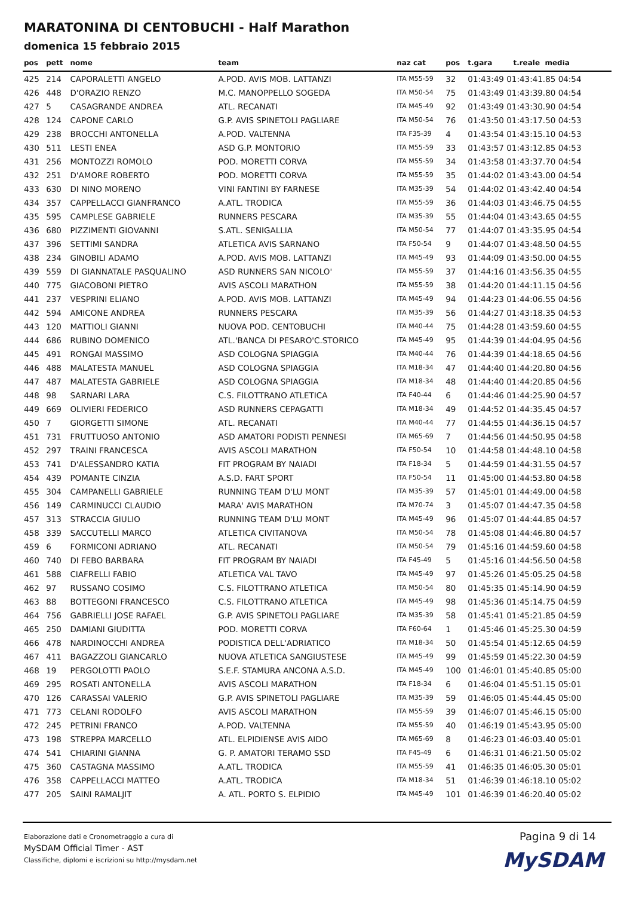MARATONINA DI CENTOBUCHI - Half Marathon
domenica 15 febbraio 2015
| pos | pett | nome | team | naz cat | pos | t.gara | t.reale media |
| --- | --- | --- | --- | --- | --- | --- | --- |
| 425 | 214 | CAPORALETTI ANGELO | A.POD. AVIS MOB. LATTANZI | ITA M55-59 | 32 | 01:43:49 01:43:41.85 04:54 | |
| 426 | 448 | D'ORAZIO RENZO | M.C. MANOPPELLO SOGEDA | ITA M50-54 | 75 | 01:43:49 01:43:39.80 04:54 | |
| 427 | 5 | CASAGRANDE ANDREA | ATL. RECANATI | ITA M45-49 | 92 | 01:43:49 01:43:30.90 04:54 | |
| 428 | 124 | CAPONE CARLO | G.P. AVIS SPINETOLI PAGLIARE | ITA M50-54 | 76 | 01:43:50 01:43:17.50 04:53 | |
| 429 | 238 | BROCCHI ANTONELLA | A.POD. VALTENNA | ITA F35-39 | 4 | 01:43:54 01:43:15.10 04:53 | |
| 430 | 511 | LESTI ENEA | ASD G.P. MONTORIO | ITA M55-59 | 33 | 01:43:57 01:43:12.85 04:53 | |
| 431 | 256 | MONTOZZI ROMOLO | POD. MORETTI CORVA | ITA M55-59 | 34 | 01:43:58 01:43:37.70 04:54 | |
| 432 | 251 | D'AMORE ROBERTO | POD. MORETTI CORVA | ITA M55-59 | 35 | 01:44:02 01:43:43.00 04:54 | |
| 433 | 630 | DI NINO MORENO | VINI FANTINI BY FARNESE | ITA M35-39 | 54 | 01:44:02 01:43:42.40 04:54 | |
| 434 | 357 | CAPPELLACCI GIANFRANCO | A.ATL. TRODICA | ITA M55-59 | 36 | 01:44:03 01:43:46.75 04:55 | |
| 435 | 595 | CAMPLESE GABRIELE | RUNNERS PESCARA | ITA M35-39 | 55 | 01:44:04 01:43:43.65 04:55 | |
| 436 | 680 | PIZZIMENTI GIOVANNI | S.ATL. SENIGALLIA | ITA M50-54 | 77 | 01:44:07 01:43:35.95 04:54 | |
| 437 | 396 | SETTIMI SANDRA | ATLETICA AVIS SARNANO | ITA F50-54 | 9 | 01:44:07 01:43:48.50 04:55 | |
| 438 | 234 | GINOBILI ADAMO | A.POD. AVIS MOB. LATTANZI | ITA M45-49 | 93 | 01:44:09 01:43:50.00 04:55 | |
| 439 | 559 | DI GIANNATALE PASQUALINO | ASD RUNNERS SAN NICOLO' | ITA M55-59 | 37 | 01:44:16 01:43:56.35 04:55 | |
| 440 | 775 | GIACOBONI PIETRO | AVIS ASCOLI MARATHON | ITA M55-59 | 38 | 01:44:20 01:44:11.15 04:56 | |
| 441 | 237 | VESPRINI ELIANO | A.POD. AVIS MOB. LATTANZI | ITA M45-49 | 94 | 01:44:23 01:44:06.55 04:56 | |
| 442 | 594 | AMICONE ANDREA | RUNNERS PESCARA | ITA M35-39 | 56 | 01:44:27 01:43:18.35 04:53 | |
| 443 | 120 | MATTIOLI GIANNI | NUOVA POD. CENTOBUCHI | ITA M40-44 | 75 | 01:44:28 01:43:59.60 04:55 | |
| 444 | 686 | RUBINO DOMENICO | ATL.'BANCA DI PESARO'C.STORICO | ITA M45-49 | 95 | 01:44:39 01:44:04.95 04:56 | |
| 445 | 491 | RONGAI MASSIMO | ASD COLOGNA SPIAGGIA | ITA M40-44 | 76 | 01:44:39 01:44:18.65 04:56 | |
| 446 | 488 | MALATESTA MANUEL | ASD COLOGNA SPIAGGIA | ITA M18-34 | 47 | 01:44:40 01:44:20.80 04:56 | |
| 447 | 487 | MALATESTA GABRIELE | ASD COLOGNA SPIAGGIA | ITA M18-34 | 48 | 01:44:40 01:44:20.85 04:56 | |
| 448 | 98 | SARNARI LARA | C.S. FILOTTRANO ATLETICA | ITA F40-44 | 6 | 01:44:46 01:44:25.90 04:57 | |
| 449 | 669 | OLIVIERI FEDERICO | ASD RUNNERS CEPAGATTI | ITA M18-34 | 49 | 01:44:52 01:44:35.45 04:57 | |
| 450 | 7 | GIORGETTI SIMONE | ATL. RECANATI | ITA M40-44 | 77 | 01:44:55 01:44:36.15 04:57 | |
| 451 | 731 | FRUTTUOSO ANTONIO | ASD AMATORI PODISTI PENNESI | ITA M65-69 | 7 | 01:44:56 01:44:50.95 04:58 | |
| 452 | 297 | TRAINI FRANCESCA | AVIS ASCOLI MARATHON | ITA F50-54 | 10 | 01:44:58 01:44:48.10 04:58 | |
| 453 | 741 | D'ALESSANDRO KATIA | FIT PROGRAM BY NAIADI | ITA F18-34 | 5 | 01:44:59 01:44:31.55 04:57 | |
| 454 | 439 | POMANTE CINZIA | A.S.D. FART SPORT | ITA F50-54 | 11 | 01:45:00 01:44:53.80 04:58 | |
| 455 | 304 | CAMPANELLI GABRIELE | RUNNING TEAM D'LU MONT | ITA M35-39 | 57 | 01:45:01 01:44:49.00 04:58 | |
| 456 | 149 | CARMINUCCI CLAUDIO | MARA' AVIS MARATHON | ITA M70-74 | 3 | 01:45:07 01:44:47.35 04:58 | |
| 457 | 313 | STRACCIA GIULIO | RUNNING TEAM D'LU MONT | ITA M45-49 | 96 | 01:45:07 01:44:44.85 04:57 | |
| 458 | 339 | SACCUTELLI MARCO | ATLETICA CIVITANOVA | ITA M50-54 | 78 | 01:45:08 01:44:46.80 04:57 | |
| 459 | 6 | FORMICONI ADRIANO | ATL. RECANATI | ITA M50-54 | 79 | 01:45:16 01:44:59.60 04:58 | |
| 460 | 740 | DI FEBO BARBARA | FIT PROGRAM BY NAIADI | ITA F45-49 | 5 | 01:45:16 01:44:56.50 04:58 | |
| 461 | 588 | CIAFRELLI FABIO | ATLETICA VAL TAVO | ITA M45-49 | 97 | 01:45:26 01:45:05.25 04:58 | |
| 462 | 97 | RUSSANO COSIMO | C.S. FILOTTRANO ATLETICA | ITA M50-54 | 80 | 01:45:35 01:45:14.90 04:59 | |
| 463 | 88 | BOTTEGONI FRANCESCO | C.S. FILOTTRANO ATLETICA | ITA M45-49 | 98 | 01:45:36 01:45:14.75 04:59 | |
| 464 | 756 | GABRIELLI JOSE RAFAEL | G.P. AVIS SPINETOLI PAGLIARE | ITA M35-39 | 58 | 01:45:41 01:45:21.85 04:59 | |
| 465 | 250 | DAMIANI GIUDITTA | POD. MORETTI CORVA | ITA F60-64 | 1 | 01:45:46 01:45:25.30 04:59 | |
| 466 | 478 | NARDINOCCHI ANDREA | PODISTICA DELL'ADRIATICO | ITA M18-34 | 50 | 01:45:54 01:45:12.65 04:59 | |
| 467 | 411 | BAGAZZOLI GIANCARLO | NUOVA ATLETICA SANGIUSTESE | ITA M45-49 | 99 | 01:45:59 01:45:22.30 04:59 | |
| 468 | 19 | PERGOLOTTI PAOLO | S.E.F. STAMURA ANCONA A.S.D. | ITA M45-49 | 100 | 01:46:01 01:45:40.85 05:00 | |
| 469 | 295 | ROSATI ANTONELLA | AVIS ASCOLI MARATHON | ITA F18-34 | 6 | 01:46:04 01:45:51.15 05:01 | |
| 470 | 126 | CARASSAI VALERIO | G.P. AVIS SPINETOLI PAGLIARE | ITA M35-39 | 59 | 01:46:05 01:45:44.45 05:00 | |
| 471 | 773 | CELANI RODOLFO | AVIS ASCOLI MARATHON | ITA M55-59 | 39 | 01:46:07 01:45:46.15 05:00 | |
| 472 | 245 | PETRINI FRANCO | A.POD. VALTENNA | ITA M55-59 | 40 | 01:46:19 01:45:43.95 05:00 | |
| 473 | 198 | STREPPA MARCELLO | ATL. ELPIDIENSE AVIS AIDO | ITA M65-69 | 8 | 01:46:23 01:46:03.40 05:01 | |
| 474 | 541 | CHIARINI GIANNA | G. P. AMATORI TERAMO SSD | ITA F45-49 | 6 | 01:46:31 01:46:21.50 05:02 | |
| 475 | 360 | CASTAGNA MASSIMO | A.ATL. TRODICA | ITA M55-59 | 41 | 01:46:35 01:46:05.30 05:01 | |
| 476 | 358 | CAPPELLACCI MATTEO | A.ATL. TRODICA | ITA M18-34 | 51 | 01:46:39 01:46:18.10 05:02 | |
| 477 | 205 | SAINI RAMALJIT | A. ATL. PORTO S. ELPIDIO | ITA M45-49 | 101 | 01:46:39 01:46:20.40 05:02 | |
Elaborazione dati e Cronometraggio a cura di
MySDAM Official Timer - AST
Classifiche, diplomi e iscrizioni su http://mysdam.net
Pagina 9 di 14
MySDAM